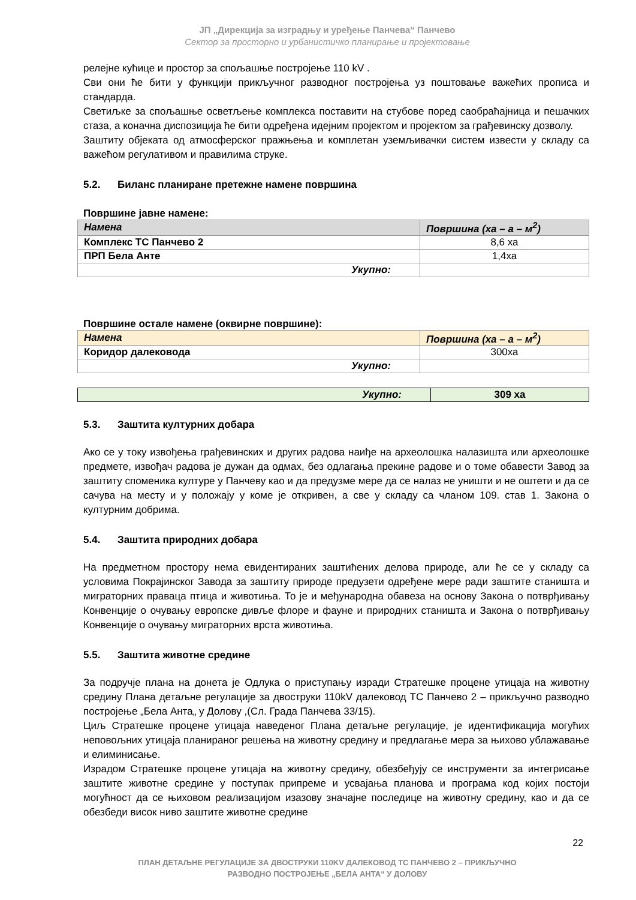ЈП „Дирекција за изградњу и уређење Панчева“ Панчево
Сектор за просторно и урбанистичко планирање и пројектовање
релејне кућице и простор за спољашње постројење 110 kV .
Сви они ће бити у функцији прикључног разводног постројења уз поштовање важећих прописа и стандарда.
Светиљке за спољашње осветљење комплекса поставити на стубове поред саобраћајница и пешачких стаза, а коначна диспозиција ће бити одређена идејним пројектом и пројектом за грађевинску дозволу.
Заштиту објеката од атмосферског пражњења и комплетан уземљивачки систем извести у складу са важећом регулативом и правилима струке.
5.2. Биланс планиране претежне намене површина
Површине јавне намене:
| Намена | Површина (ха – а – м<sup>2</sup>) |
| --- | --- |
| Комплекс ТС Панчево 2 | 8,6 ха |
| ПРП Бела Анте | 1,4ха |
| Укупно: | |
Површине остале намене (оквирне површине):
| Намена | Површина (ха – а – м<sup>2</sup>) |
| --- | --- |
| Коридор далековода | 300ха |
| Укупно: | |
| Укупно: | 309 ха |
5.3. Заштита културних добара
Ако се у току извођења грађевинских и других радова наиђе на археолошка налазишта или археолошке предмете, извођач радова је дужан да одмах, без одлагања прекине радове и о томе обавести Завод за заштиту споменика културе у Панчеву као и да предузме мере да се налаз не уништи и не оштети и да се сачува на месту и у положају у коме је откривен, а све у складу са чланом 109. став 1. Закона о културним добрима.
5.4. Заштита природних добара
На предметном простору нема евидентираних заштићених делова природе, али ће се у складу са условима Покрајинског Завода за заштиту природе предузети одређене мере ради заштите станишта и миграторних праваца птица и животиња. То је и међународна обавеза на основу Закона о потврђивању Конвенције о очувању европске дивље флоре и фауне и природних станишта и Закона о потврђивању Конвенције о очувању миграторних врста животиња.
5.5. Заштита животне средине
За подручје плана на донета је Одлука о приступању изради Стратешке процене утицаја на животну средину Плана детаљне регулације за двоструки 110kV далековод ТС Панчево 2 – прикључно разводно постројење „Бела Анта„ у Долову ,(Сл. Града Панчева 33/15).
Циљ Стратешке процене утицаја наведеног Плана детаљне регулације, је идентификација могућих неповољних утицаја планираног решења на животну средину и предлагање мера за њихово ублажавање и елиминисање.
Израдом Стратешке процене утицаја на животну средину, обезбеђују се инструменти за интегрисање заштите животне средине у поступак припреме и усвајања планова и програма код којих постоји могућност да се њиховом реализацијом изазову значајне последице на животну средину, као и да се обезбеди висок ниво заштите животне средине
22
ПЛАН ДЕТАЉНЕ РЕГУЛАЦИЈЕ ЗА ДВОСТРУКИ 110KV ДАЛЕКОВОД ТС ПАНЧЕВО 2 – ПРИКЉУЧНО
РАЗВОДНО ПОСТРОЈЕЊЕ „БЕЛА АНТА“ У ДОЛОВУ